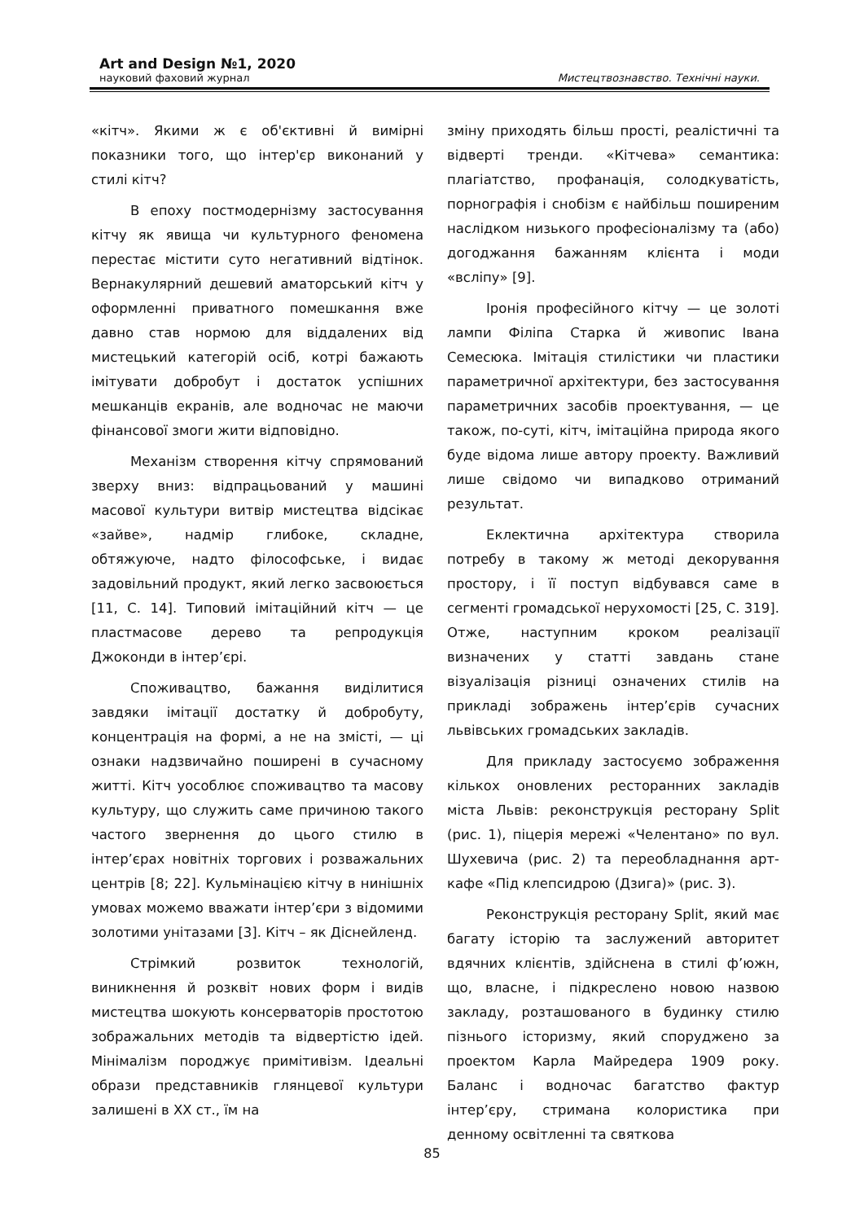Art and Design №1, 2020
науковий фаховий журнал Мистецтвознавство. Технічні науки.
«кітч». Якими ж є об'єктивні й вимірні показники того, що інтер'єр виконаний у стилі кітч?
В епоху постмодернізму застосування кітчу як явища чи культурного феномена перестає містити суто негативний відтінок. Вернакулярний дешевий аматорський кітч у оформленні приватного помешкання вже давно став нормою для віддалених від мистецький категорій осіб, котрі бажають імітувати добробут і достаток успішних мешканців екранів, але водночас не маючи фінансової змоги жити відповідно.
Механізм створення кітчу спрямований зверху вниз: відпрацьований у машині масової культури витвір мистецтва відсікає «зайве», надмір глибоке, складне, обтяжуюче, надто філософське, і видає задовільний продукт, який легко засвоюється [11, С. 14]. Типовий імітаційний кітч — це пластмасове дерево та репродукція Джоконди в інтер’єрі.
Споживацтво, бажання виділитися завдяки імітації достатку й добробуту, концентрація на формі, а не на змісті, — ці ознаки надзвичайно поширені в сучасному житті. Кітч уособлює споживацтво та масову культуру, що служить саме причиною такого частого звернення до цього стилю в інтер’єрах новітніх торгових і розважальних центрів [8; 22]. Кульмінацією кітчу в нинішніх умовах можемо вважати інтер’єри з відомими золотими унітазами [3]. Кітч – як Діснейленд.
Стрімкий розвиток технологій, виникнення й розквіт нових форм і видів мистецтва шокують консерваторів простотою зображальних методів та відвертістю ідей. Мінімалізм породжує примітивізм. Ідеальні образи представників глянцевої культури залишені в ХХ ст., їм на
зміну приходять більш прості, реалістичні та відверті тренди. «Кітчева» семантика: плагіатство, профанація, солодкуватість, порнографія і снобізм є найбільш поширеним наслідком низького професіоналізму та (або) догоджання бажанням клієнта і моди «всліпу» [9].
Іронія професійного кітчу — це золоті лампи Філіпа Старка й живопис Івана Семесюка. Імітація стилістики чи пластики параметричної архітектури, без застосування параметричних засобів проектування, — це також, по-суті, кітч, імітаційна природа якого буде відома лише автору проекту. Важливий лише свідомо чи випадково отриманий результат.
Еклектична архітектура створила потребу в такому ж методі декорування простору, і її поступ відбувався саме в сегменті громадської нерухомості [25, С. 319]. Отже, наступним кроком реалізації визначених у статті завдань стане візуалізація різниці означених стилів на прикладі зображень інтер’єрів сучасних львівських громадських закладів.
Для прикладу застосуємо зображення кількох оновлених ресторанних закладів міста Львів: реконструкція ресторану Split (рис. 1), піцерія мережі «Челентано» по вул. Шухевича (рис. 2) та переобладнання арт-кафе «Під клепсидрою (Дзига)» (рис. 3).
Реконструкція ресторану Split, який має багату історію та заслужений авторитет вдячних клієнтів, здійснена в стилі ф’южн, що, власне, і підкреслено новою назвою закладу, розташованого в будинку стилю пізнього історизму, який споруджено за проектом Карла Майредера 1909 року. Баланс і водночас багатство фактур інтер’єру, стримана колористика при денному освітленні та святкова
85